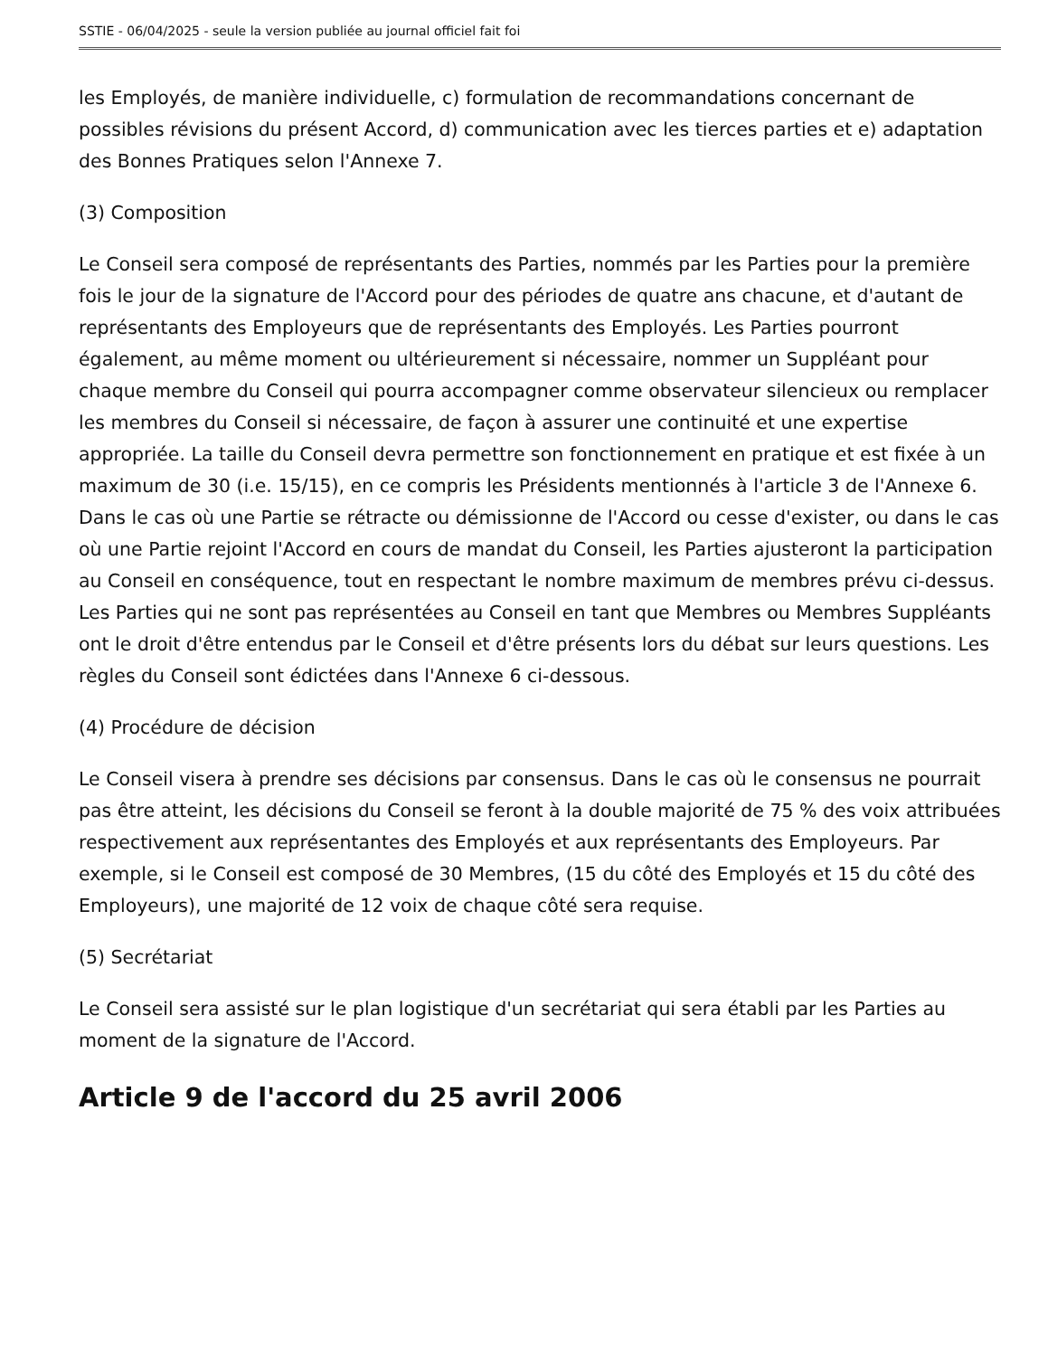SSTIE - 06/04/2025 - seule la version publiée au journal officiel fait foi
les Employés, de manière individuelle, c) formulation de recommandations concernant de possibles révisions du présent Accord, d) communication avec les tierces parties et e) adaptation des Bonnes Pratiques selon l'Annexe 7.
(3) Composition
Le Conseil sera composé de représentants des Parties, nommés par les Parties pour la première fois le jour de la signature de l'Accord pour des périodes de quatre ans chacune, et d'autant de représentants des Employeurs que de représentants des Employés. Les Parties pourront également, au même moment ou ultérieurement si nécessaire, nommer un Suppléant pour chaque membre du Conseil qui pourra accompagner comme observateur silencieux ou remplacer les membres du Conseil si nécessaire, de façon à assurer une continuité et une expertise appropriée. La taille du Conseil devra permettre son fonctionnement en pratique et est fixée à un maximum de 30 (i.e. 15/15), en ce compris les Présidents mentionnés à l'article 3 de l'Annexe 6. Dans le cas où une Partie se rétracte ou démissionne de l'Accord ou cesse d'exister, ou dans le cas où une Partie rejoint l'Accord en cours de mandat du Conseil, les Parties ajusteront la participation au Conseil en conséquence, tout en respectant le nombre maximum de membres prévu ci-dessus. Les Parties qui ne sont pas représentées au Conseil en tant que Membres ou Membres Suppléants ont le droit d'être entendus par le Conseil et d'être présents lors du débat sur leurs questions. Les règles du Conseil sont édictées dans l'Annexe 6 ci-dessous.
(4) Procédure de décision
Le Conseil visera à prendre ses décisions par consensus. Dans le cas où le consensus ne pourrait pas être atteint, les décisions du Conseil se feront à la double majorité de 75 % des voix attribuées respectivement aux représentantes des Employés et aux représentants des Employeurs. Par exemple, si le Conseil est composé de 30 Membres, (15 du côté des Employés et 15 du côté des Employeurs), une majorité de 12 voix de chaque côté sera requise.
(5) Secrétariat
Le Conseil sera assisté sur le plan logistique d'un secrétariat qui sera établi par les Parties au moment de la signature de l'Accord.
Article 9 de l'accord du 25 avril 2006